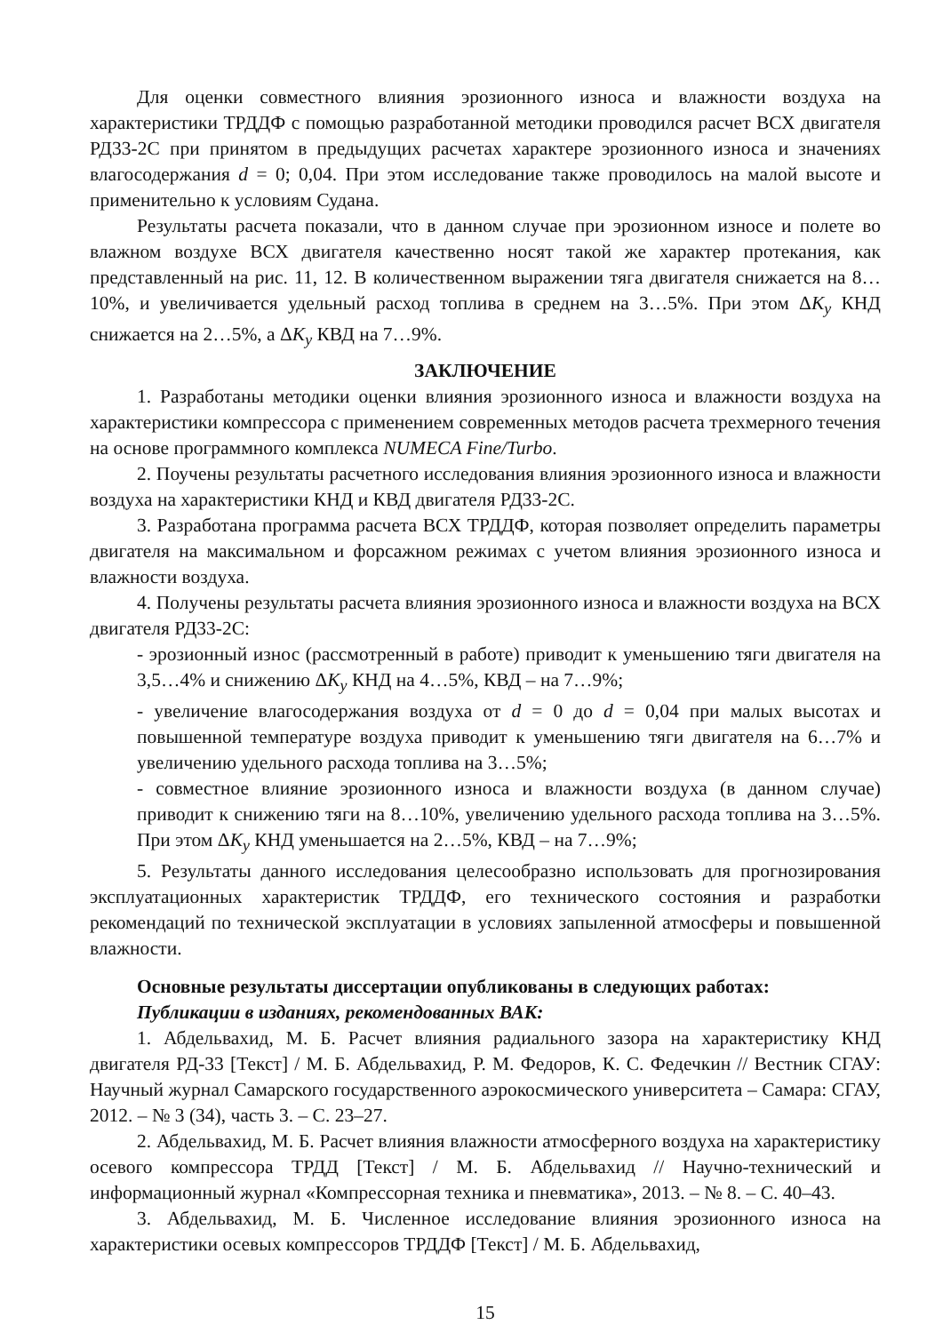Для оценки совместного влияния эрозионного износа и влажности воздуха на характеристики ТРДДФ с помощью разработанной методики проводился расчет ВСХ двигателя РД33-2С при принятом в предыдущих расчетах характере эрозионного износа и значениях влагосодержания d = 0; 0,04. При этом исследование также проводилось на малой высоте и применительно к условиям Судана.
Результаты расчета показали, что в данном случае при эрозионном износе и полете во влажном воздухе ВСХ двигателя качественно носят такой же характер протекания, как представленный на рис. 11, 12. В количественном выражении тяга двигателя снижается на 8…10%, и увеличивается удельный расход топлива в среднем на 3…5%. При этом ΔK<sub>y</sub> КНД снижается на 2…5%, а ΔK<sub>y</sub> КВД на 7…9%.
ЗАКЛЮЧЕНИЕ
1. Разработаны методики оценки влияния эрозионного износа и влажности воздуха на характеристики компрессора с применением современных методов расчета трехмерного течения на основе программного комплекса NUMECA Fine/Turbo.
2. Поучены результаты расчетного исследования влияния эрозионного износа и влажности воздуха на характеристики КНД и КВД двигателя РД33-2С.
3. Разработана программа расчета ВСХ ТРДДФ, которая позволяет определить параметры двигателя на максимальном и форсажном режимах с учетом влияния эрозионного износа и влажности воздуха.
4. Получены результаты расчета влияния эрозионного износа и влажности воздуха на ВСХ двигателя РД33-2С:
- эрозионный износ (рассмотренный в работе) приводит к уменьшению тяги двигателя на 3,5…4% и снижению ΔK<sub>y</sub> КНД на 4…5%, КВД – на 7…9%;
- увеличение влагосодержания воздуха от d = 0 до d = 0,04 при малых высотах и повышенной температуре воздуха приводит к уменьшению тяги двигателя на 6…7% и увеличению удельного расхода топлива на 3…5%;
- совместное влияние эрозионного износа и влажности воздуха (в данном случае) приводит к снижению тяги на 8…10%, увеличению удельного расхода топлива на 3…5%. При этом ΔK<sub>y</sub> КНД уменьшается на 2…5%, КВД – на 7…9%;
5. Результаты данного исследования целесообразно использовать для прогнозирования эксплуатационных характеристик ТРДДФ, его технического состояния и разработки рекомендаций по технической эксплуатации в условиях запыленной атмосферы и повышенной влажности.
Основные результаты диссертации опубликованы в следующих работах:
Публикации в изданиях, рекомендованных ВАК:
1. Абдельвахид, М. Б. Расчет влияния радиального зазора на характеристику КНД двигателя РД-33 [Текст] / М. Б. Абдельвахид, Р. М. Федоров, К. С. Федечкин // Вестник СГАУ: Научный журнал Самарского государственного аэрокосмического университета – Самара: СГАУ, 2012. – № 3 (34), часть 3. – С. 23–27.
2. Абдельвахид, М. Б. Расчет влияния влажности атмосферного воздуха на характеристику осевого компрессора ТРДД [Текст] / М. Б. Абдельвахид // Научно-технический и информационный журнал «Компрессорная техника и пневматика», 2013. – № 8. – С. 40–43.
3. Абдельвахид, М. Б. Численное исследование влияния эрозионного износа на характеристики осевых компрессоров ТРДДФ [Текст] / М. Б. Абдельвахид,
15